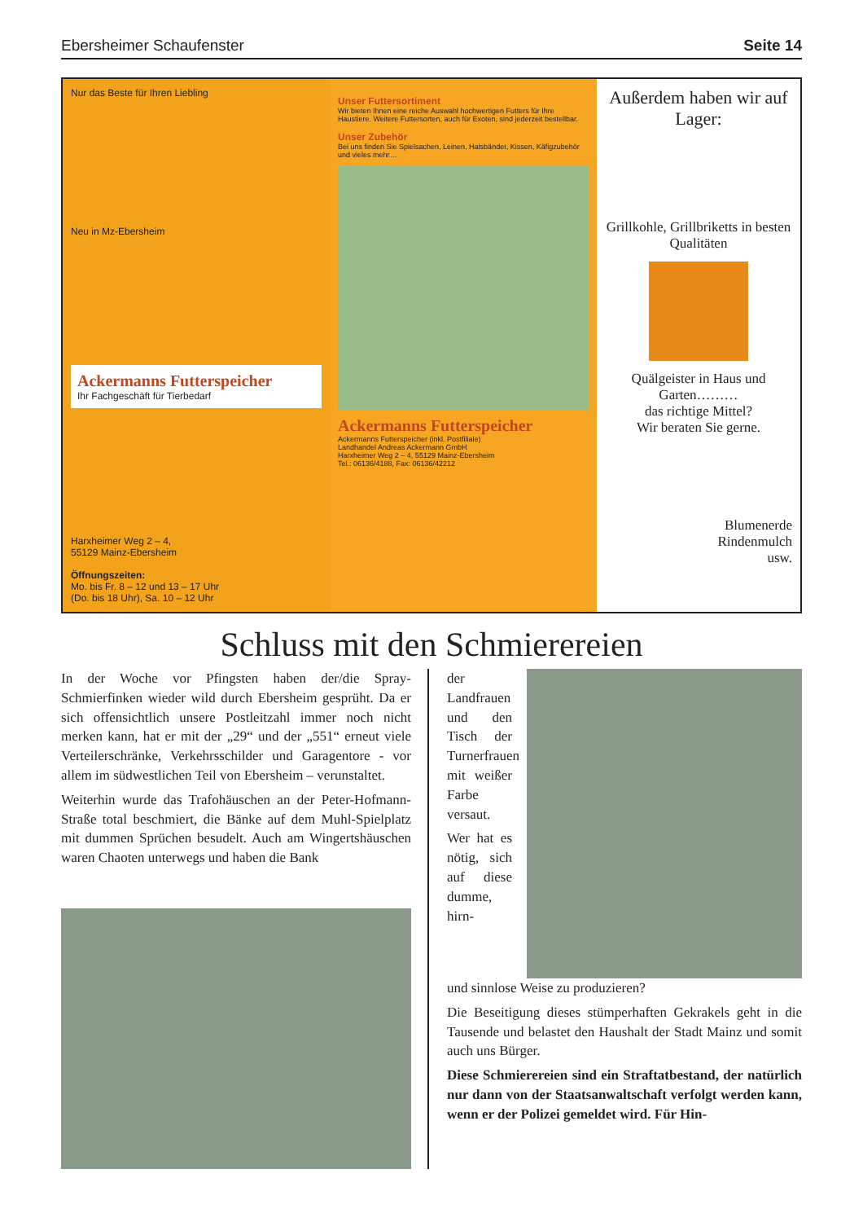Ebersheimer Schaufenster Seite 14
Nur das Beste für Ihren Liebling
Neu in Mz-Ebersheim
Ackermanns Futterspeicher
Ihr Fachgeschäft für Tierbedarf
Harxheimer Weg 2 – 4,
55129 Mainz-Ebersheim
Öffnungszeiten:
Mo. bis Fr. 8 – 12 und 13 – 17 Uhr
(Do. bis 18 Uhr), Sa. 10 – 12 Uhr
Unser Futtersortiment
Wir bieten Ihnen eine reiche Auswahl hochwertigen Futters für Ihre Haustiere. Weitere Futtersorten, auch für Exoten, sind jederzeit bestellbar.
Unser Zubehör
Bei uns finden Sie Spielsachen, Leinen, Halsbänder, Kissen, Käfigzubehör und vieles mehr…
Ackermanns Futterspeicher
Ackermanns Futterspeicher (inkl. Postfiliale)
Landhandel Andreas Ackermann GmbH
Harxheimer Weg 2 – 4, 55129 Mainz-Ebersheim
Tel.: 06136/4188, Fax: 06136/42212
Außerdem haben wir auf Lager:
Grillkohle, Grillbriketts in besten Qualitäten
Quälgeister in Haus und Garten………
das richtige Mittel?
Wir beraten Sie gerne.
Blumenerde
Rindenmulch
usw.
Schluss mit den Schmierereien
In der Woche vor Pfingsten haben der/die Spray-Schmierfinken wieder wild durch Ebersheim gesprüht. Da er sich offensichtlich unsere Postleitzahl immer noch nicht merken kann, hat er mit der „29“ und der „551“ erneut viele Verteilerschränke, Verkehrsschilder und Garagentore - vor allem im südwestlichen Teil von Ebersheim – verunstaltet.
Weiterhin wurde das Trafohäuschen an der Peter-Hofmann-Straße total beschmiert, die Bänke auf dem Muhl-Spielplatz mit dummen Sprüchen besudelt. Auch am Wingertshäuschen waren Chaoten unterwegs und haben die Bank
der Landfrauen und den Tisch der Turnerfrauen mit weißer Farbe versaut.
Wer hat es nötig, sich auf diese dumme, hirn-
und sinnlose Weise zu produzieren?
Die Beseitigung dieses stümperhaften Gekrakels geht in die Tausende und belastet den Haushalt der Stadt Mainz und somit auch uns Bürger.
Diese Schmierereien sind ein Straftatbestand, der natürlich nur dann von der Staatsanwaltschaft verfolgt werden kann, wenn er der Polizei gemeldet wird. Für Hin-